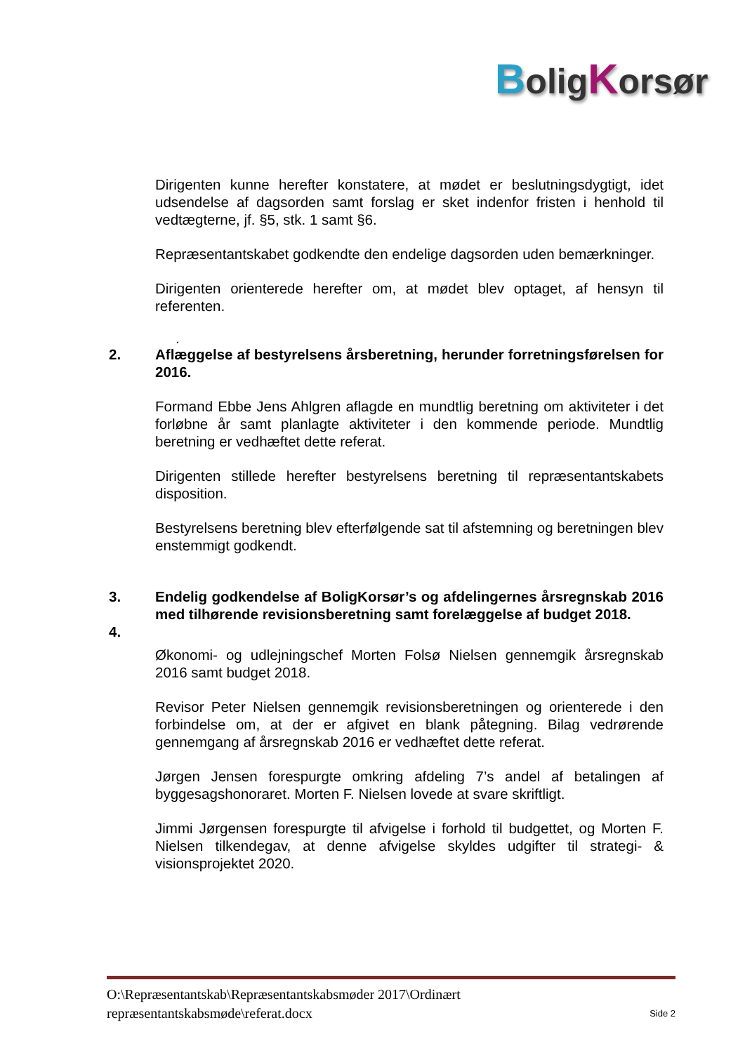BoligKorsør
Dirigenten kunne herefter konstatere, at mødet er beslutningsdygtigt, idet udsendelse af dagsorden samt forslag er sket indenfor fristen i henhold til vedtægterne, jf. §5, stk. 1 samt §6.
Repræsentantskabet godkendte den endelige dagsorden uden bemærkninger.
Dirigenten orienterede herefter om, at mødet blev optaget, af hensyn til referenten.
.
2. Aflæggelse af bestyrelsens årsberetning, herunder forretningsførelsen for 2016.
Formand Ebbe Jens Ahlgren aflagde en mundtlig beretning om aktiviteter i det forløbne år samt planlagte aktiviteter i den kommende periode. Mundtlig beretning er vedhæftet dette referat.
Dirigenten stillede herefter bestyrelsens beretning til repræsentantskabets disposition.
Bestyrelsens beretning blev efterfølgende sat til afstemning og beretningen blev enstemmigt godkendt.
3. Endelig godkendelse af BoligKorsør’s og afdelingernes årsregnskab 2016 med tilhørende revisionsberetning samt forelæggelse af budget 2018.
4.
Økonomi- og udlejningschef Morten Folsø Nielsen gennemgik årsregnskab 2016 samt budget 2018.
Revisor Peter Nielsen gennemgik revisionsberetningen og orienterede i den forbindelse om, at der er afgivet en blank påtegning. Bilag vedrørende gennemgang af årsregnskab 2016 er vedhæftet dette referat.
Jørgen Jensen forespurgte omkring afdeling 7’s andel af betalingen af byggesagshonoraret. Morten F. Nielsen lovede at svare skriftligt.
Jimmi Jørgensen forespurgte til afvigelse i forhold til budgettet, og Morten F. Nielsen tilkendegav, at denne afvigelse skyldes udgifter til strategi- & visionsprojektet 2020.
O:\Repræsentantskab\Repræsentantskabsmøder 2017\Ordinært
repræsentantskabsmøde\referat.docx Side 2